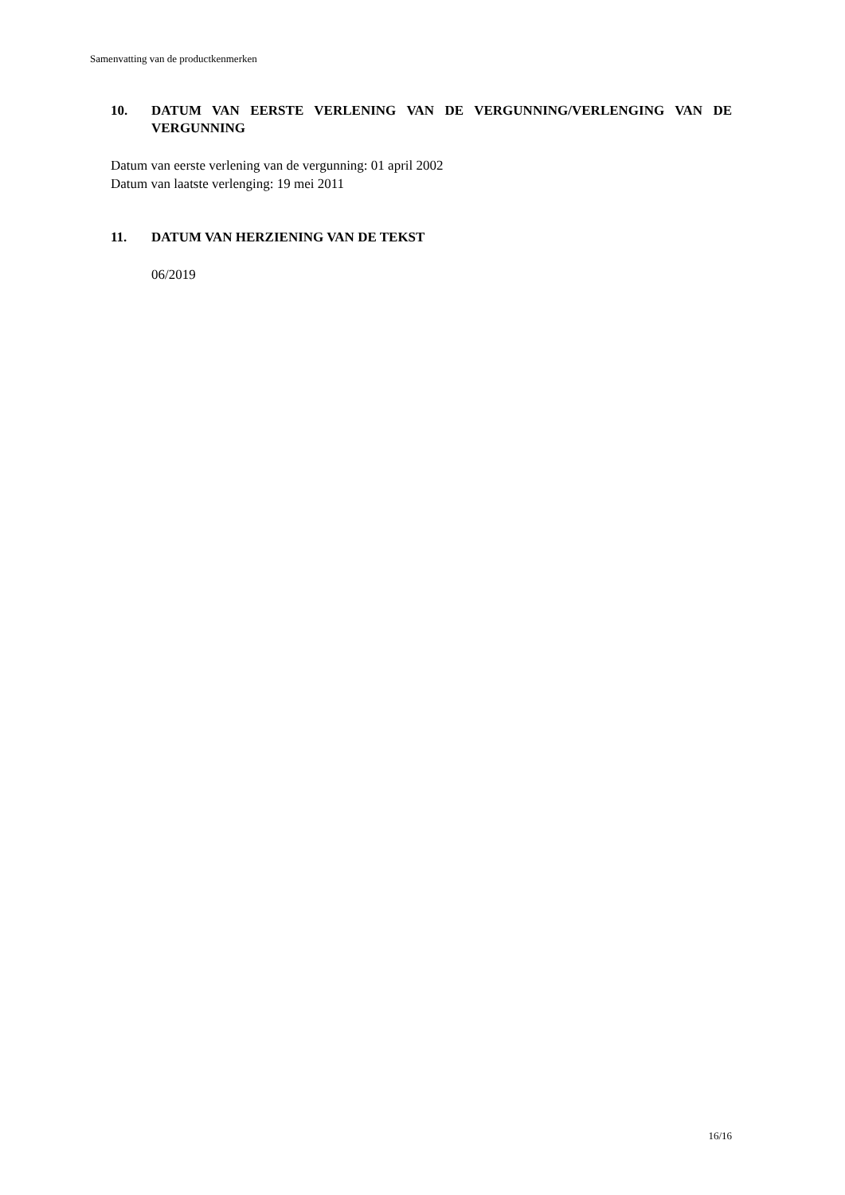Samenvatting van de productkenmerken
10. DATUM VAN EERSTE VERLENING VAN DE VERGUNNING/VERLENGING VAN DE VERGUNNING
Datum van eerste verlening van de vergunning: 01 april 2002
Datum van laatste verlenging: 19 mei 2011
11. DATUM VAN HERZIENING VAN DE TEKST
06/2019
16/16